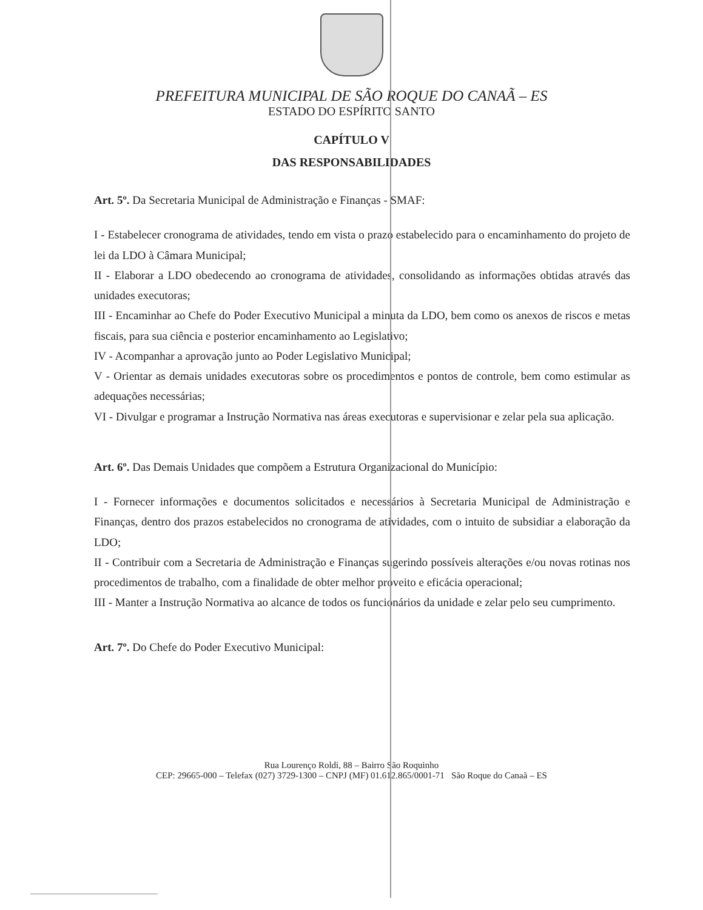PREFEITURA MUNICIPAL DE SÃO ROQUE DO CANAÃ – ES
ESTADO DO ESPÍRITO SANTO
CAPÍTULO V
DAS RESPONSABILIDADES
Art. 5º. Da Secretaria Municipal de Administração e Finanças - SMAF:
I - Estabelecer cronograma de atividades, tendo em vista o prazo estabelecido para o encaminhamento do projeto de lei da LDO à Câmara Municipal;
II - Elaborar a LDO obedecendo ao cronograma de atividades, consolidando as informações obtidas através das unidades executoras;
III - Encaminhar ao Chefe do Poder Executivo Municipal a minuta da LDO, bem como os anexos de riscos e metas fiscais, para sua ciência e posterior encaminhamento ao Legislativo;
IV - Acompanhar a aprovação junto ao Poder Legislativo Municipal;
V - Orientar as demais unidades executoras sobre os procedimentos e pontos de controle, bem como estimular as adequações necessárias;
VI - Divulgar e programar a Instrução Normativa nas áreas executoras e supervisionar e zelar pela sua aplicação.
Art. 6º. Das Demais Unidades que compõem a Estrutura Organizacional do Município:
I - Fornecer informações e documentos solicitados e necessários à Secretaria Municipal de Administração e Finanças, dentro dos prazos estabelecidos no cronograma de atividades, com o intuito de subsidiar a elaboração da LDO;
II - Contribuir com a Secretaria de Administração e Finanças sugerindo possíveis alterações e/ou novas rotinas nos procedimentos de trabalho, com a finalidade de obter melhor proveito e eficácia operacional;
III - Manter a Instrução Normativa ao alcance de todos os funcionários da unidade e zelar pelo seu cumprimento.
Art. 7º. Do Chefe do Poder Executivo Municipal:
Rua Lourenço Roldi, 88 – Bairro São Roquinho
CEP: 29665-000 – Telefax (027) 3729-1300 – CNPJ (MF) 01.612.865/0001-71 São Roque do Canaã – ES